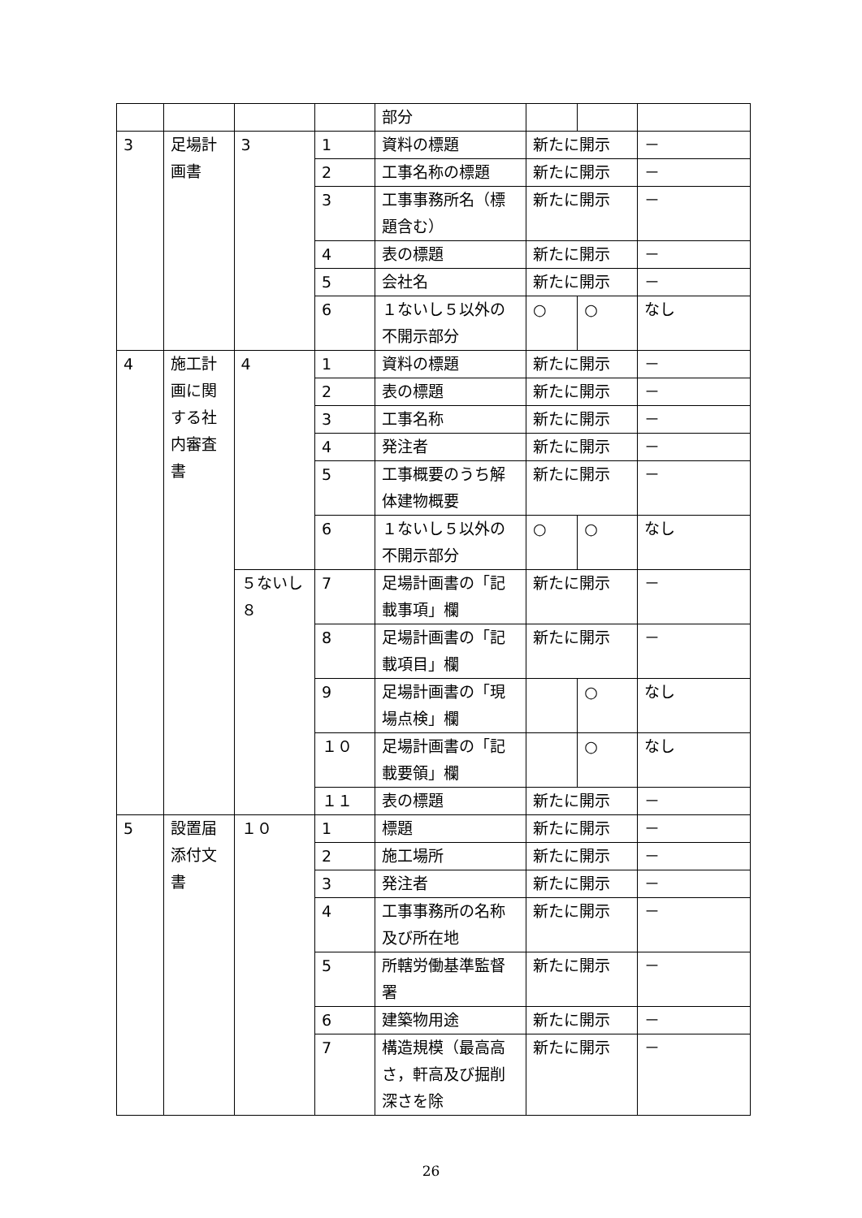| | | | | 部分 | | | |
| 3 | 足場計画書 | 3 | 1 | 資料の標題 | 新たに開示 | | － |
| | | | 2 | 工事名称の標題 | 新たに開示 | | － |
| | | | 3 | 工事事務所名（標題含む） | 新たに開示 | | － |
| | | | 4 | 表の標題 | 新たに開示 | | － |
| | | | 5 | 会社名 | 新たに開示 | | － |
| | | | 6 | １ないし５以外の不開示部分 | ○ | ○ | なし |
| 4 | 施工計画に関する社内審査書 | 4 | 1 | 資料の標題 | 新たに開示 | | － |
| | | | 2 | 表の標題 | 新たに開示 | | － |
| | | | 3 | 工事名称 | 新たに開示 | | － |
| | | | 4 | 発注者 | 新たに開示 | | － |
| | | | 5 | 工事概要のうち解体建物概要 | 新たに開示 | | － |
| | | | 6 | １ないし５以外の不開示部分 | ○ | ○ | なし |
| | | ５ないし８ | 7 | 足場計画書の「記載事項」欄 | 新たに開示 | | － |
| | | | 8 | 足場計画書の「記載項目」欄 | 新たに開示 | | － |
| | | | 9 | 足場計画書の「現場点検」欄 | | ○ | なし |
| | | | １０ | 足場計画書の「記載要領」欄 | | ○ | なし |
| | | | １１ | 表の標題 | 新たに開示 | | － |
| 5 | 設置届添付文書 | １０ | 1 | 標題 | 新たに開示 | | － |
| | | | 2 | 施工場所 | 新たに開示 | | － |
| | | | 3 | 発注者 | 新たに開示 | | － |
| | | | 4 | 工事事務所の名称及び所在地 | 新たに開示 | | － |
| | | | 5 | 所轄労働基準監督署 | 新たに開示 | | － |
| | | | 6 | 建築物用途 | 新たに開示 | | － |
| | | | 7 | 構造規模（最高高さ，軒高及び掘削深さを除 | 新たに開示 | | － |
26